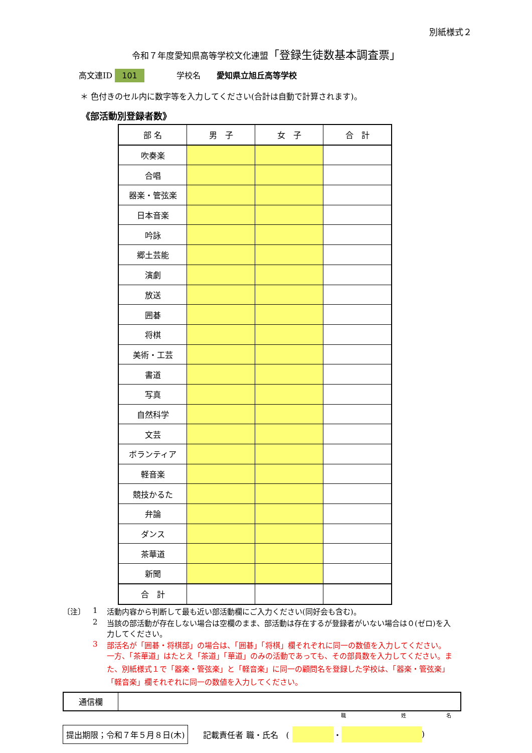別紙様式２
令和７年度愛知県高等学校文化連盟「登録生徒数基本調査票」
高文連ID 101　　　　学校名　　愛知県立旭丘高等学校
＊ 色付きのセル内に数字等を入力してください(合計は自動で計算されます)。
《部活動別登録者数》
| 部 名 | 男 子 | 女 子 | 合 計 |
| --- | --- | --- | --- |
| 吹奏楽 | | | |
| 合唱 | | | |
| 器楽・管弦楽 | | | |
| 日本音楽 | | | |
| 吟詠 | | | |
| 郷土芸能 | | | |
| 演劇 | | | |
| 放送 | | | |
| 囲碁 | | | |
| 将棋 | | | |
| 美術・工芸 | | | |
| 書道 | | | |
| 写真 | | | |
| 自然科学 | | | |
| 文芸 | | | |
| ボランティア | | | |
| 軽音楽 | | | |
| 競技かるた | | | |
| 弁論 | | | |
| ダンス | | | |
| 茶華道 | | | |
| 新聞 | | | |
| 合 計 | | | |
〔注〕
1
活動内容から判断して最も近い部活動欄にご入力ください(同好会も含む)。
2
当該の部活動が存在しない場合は空欄のまま、部活動は存在するが登録者がいない場合は０(ゼロ)を入力してください。
3
部活名が「囲碁・将棋部」の場合は、「囲碁」「将棋」欄それぞれに同一の数値を入力してください。一方、「茶華道」はたとえ「茶道」「華道」のみの活動であっても、その部員数を入力してください。また、別紙様式１で「器楽・管弦楽」と「軽音楽」に同一の顧問名を登録した学校は、「器楽・管弦楽」「軽音楽」欄それぞれに同一の数値を入力してください。
| 通信欄 | |
職　　　　　　　　　　　姓　　　　　　　　名
提出期限；令和７年５月８日(木) 記載責任者 職・氏名　( ・ )